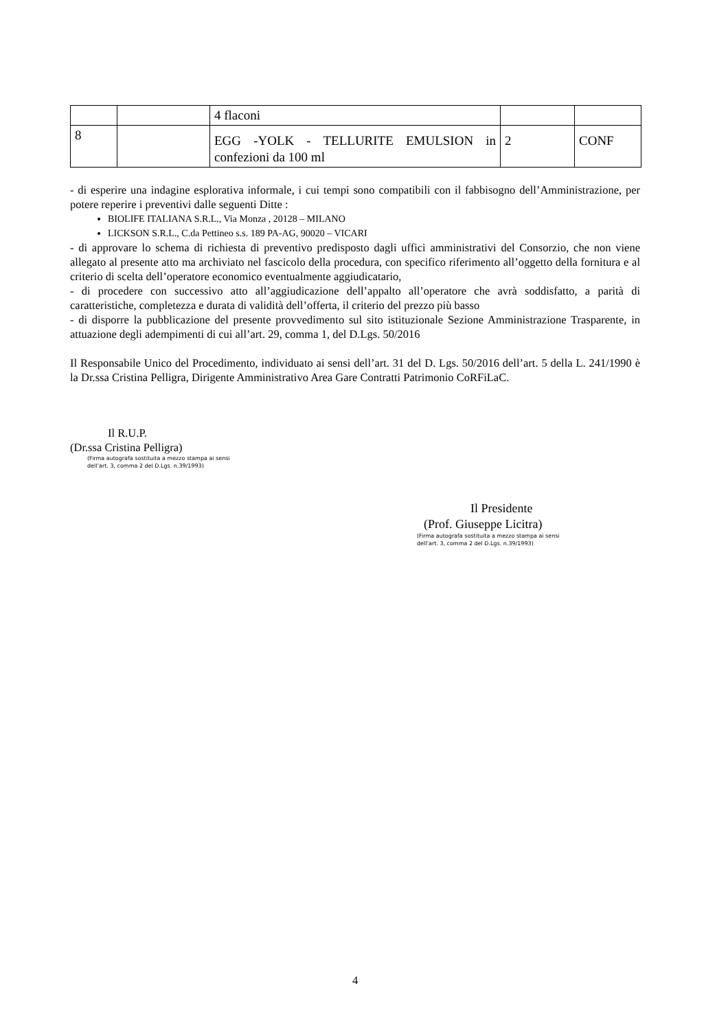| | | 4 flaconi | | |
| 8 | | EGG -YOLK - TELLURITE EMULSION in confezioni da 100 ml | 2 | CONF |
- di esperire una indagine esplorativa informale, i cui tempi sono compatibili con il fabbisogno dell’Amministrazione, per potere reperire i preventivi dalle seguenti Ditte :
BIOLIFE ITALIANA S.R.L., Via Monza , 20128 – MILANO
LICKSON S.R.L., C.da Pettineo s.s. 189 PA-AG, 90020 – VICARI
- di approvare lo schema di richiesta di preventivo predisposto dagli uffici amministrativi del Consorzio, che non viene allegato al presente atto ma archiviato nel fascicolo della procedura, con specifico riferimento all’oggetto della fornitura e al criterio di scelta dell’operatore economico eventualmente aggiudicatario,
- di procedere con successivo atto all’aggiudicazione dell’appalto all’operatore che avrà soddisfatto, a parità di caratteristiche, completezza e durata di validità dell’offerta, il criterio del prezzo più basso
- di disporre la pubblicazione del presente provvedimento sul sito istituzionale Sezione Amministrazione Trasparente, in attuazione degli adempimenti di cui all’art. 29, comma 1, del D.Lgs. 50/2016
Il Responsabile Unico del Procedimento, individuato ai sensi dell’art. 31 del D. Lgs. 50/2016 dell’art. 5 della L. 241/1990 è la Dr.ssa Cristina Pelligra, Dirigente Amministrativo Area Gare Contratti Patrimonio CoRFiLaC.
Il R.U.P.
(Dr.ssa Cristina Pelligra)
(Firma autografa sostituita a mezzo stampa ai sensi
dell’art. 3, comma 2 del D.Lgs. n.39/1993)
Il Presidente
(Prof. Giuseppe Licitra)
(Firma autografa sostituita a mezzo stampa ai sensi
dell’art. 3, comma 2 del D.Lgs. n.39/1993)
4